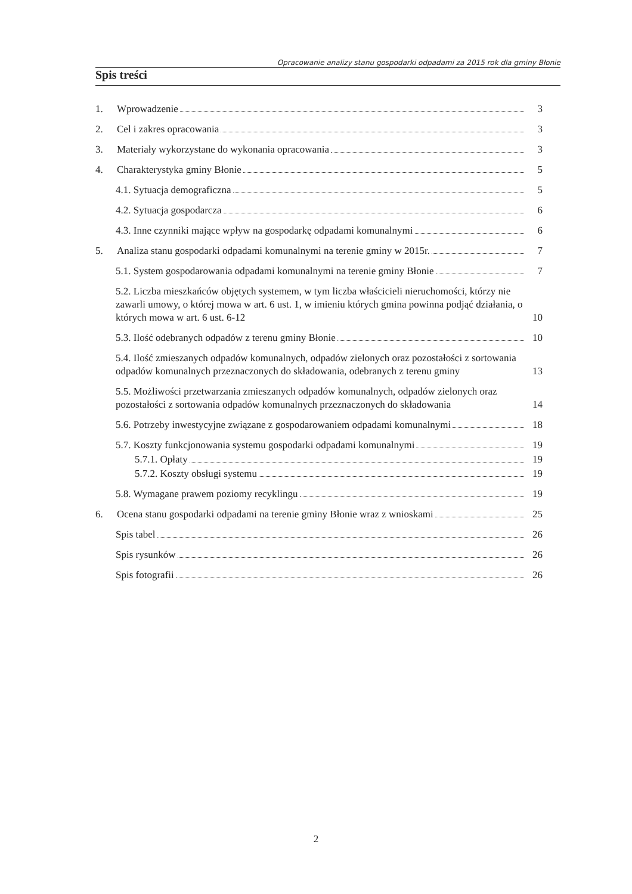Opracowanie analizy stanu gospodarki odpadami za 2015 rok dla gminy Błonie
Spis treści
1. Wprowadzenie 3
2. Cel i zakres opracowania 3
3. Materiały wykorzystane do wykonania opracowania 3
4. Charakterystyka gminy Błonie 5
4.1. Sytuacja demograficzna 5
4.2. Sytuacja gospodarcza 6
4.3. Inne czynniki mające wpływ na gospodarkę odpadami komunalnymi 6
5. Analiza stanu gospodarki odpadami komunalnymi na terenie gminy w 2015r. 7
5.1. System gospodarowania odpadami komunalnymi na terenie gminy Błonie 7
5.2. Liczba mieszkańców objętych systemem, w tym liczba właścicieli nieruchomości, którzy nie zawarli umowy, o której mowa w art. 6 ust. 1, w imieniu których gmina powinna podjąć działania, o których mowa w art. 6 ust. 6-12 10
5.3. Ilość odebranych odpadów z terenu gminy Błonie 10
5.4. Ilość zmieszanych odpadów komunalnych, odpadów zielonych oraz pozostałości z sortowania odpadów komunalnych przeznaczonych do składowania, odebranych z terenu gminy 13
5.5. Możliwości przetwarzania zmieszanych odpadów komunalnych, odpadów zielonych oraz pozostałości z sortowania odpadów komunalnych przeznaczonych do składowania 14
5.6. Potrzeby inwestycyjne związane z gospodarowaniem odpadami komunalnymi 18
5.7. Koszty funkcjonowania systemu gospodarki odpadami komunalnymi 19
5.7.1. Opłaty 19
5.7.2. Koszty obsługi systemu 19
5.8. Wymagane prawem poziomy recyklingu 19
6. Ocena stanu gospodarki odpadami na terenie gminy Błonie wraz z wnioskami 25
Spis tabel 26
Spis rysunków 26
Spis fotografii 26
2